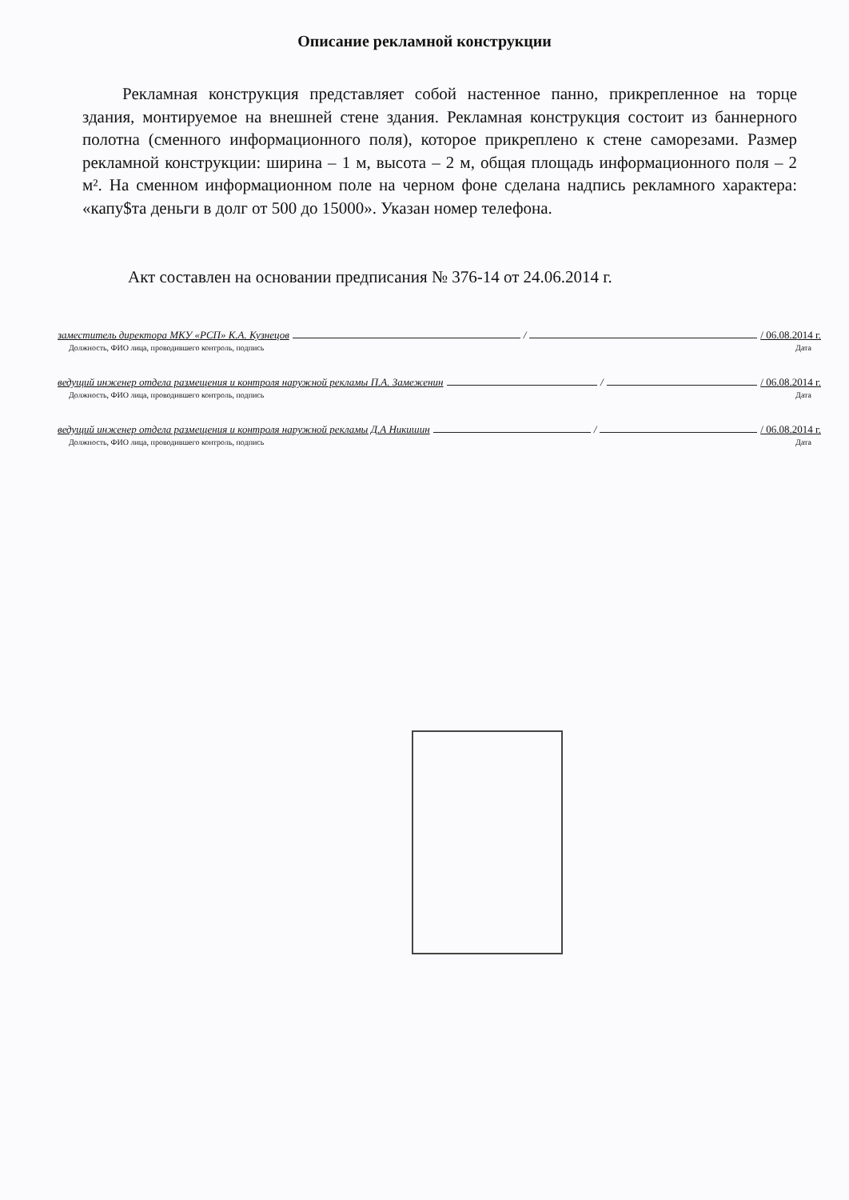Описание рекламной конструкции
Рекламная конструкция представляет собой настенное панно, прикрепленное на торце здания, монтируемое на внешней стене здания. Рекламная конструкция состоит из баннерного полотна (сменного информационного поля), которое прикреплено к стене саморезами. Размер рекламной конструкции: ширина – 1 м, высота – 2 м, общая площадь информационного поля – 2 м². На сменном информационном поле на черном фоне сделана надпись рекламного характера: «капу$та деньги в долг от 500 до 15000». Указан номер телефона.
Акт составлен на основании предписания № 376-14 от 24.06.2014 г.
заместитель директора МКУ «РСП» К.А. Кузнецов / / 06.08.2014 г.
Должность, ФИО лица, проводившего контроль, подпись Дата
ведущий инженер отдела размещения и контроля наружной рекламы П.А. Замеженин / / 06.08.2014 г.
Должность, ФИО лица, проводившего контроль, подпись Дата
ведущий инженер отдела размещения и контроля наружной рекламы Д.А Никишин / / 06.08.2014 г.
Должность, ФИО лица, проводившего контроль, подпись Дата